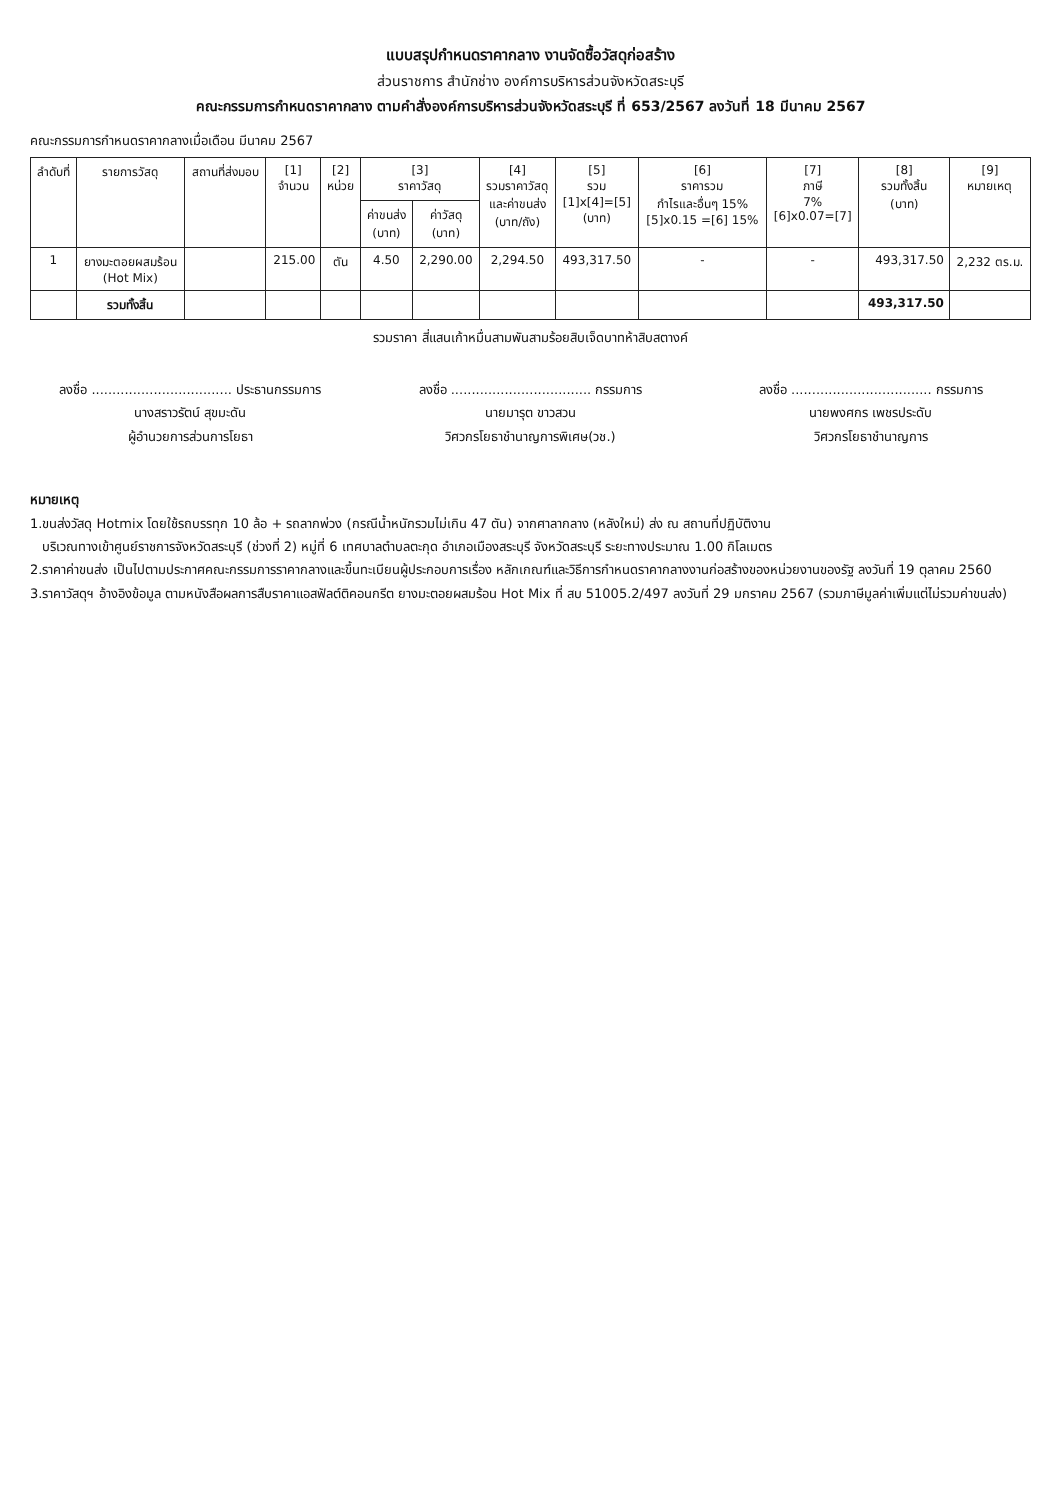แบบสรุปกำหนดราคากลาง งานจัดซื้อวัสดุก่อสร้าง
ส่วนราชการ สำนักช่าง องค์การบริหารส่วนจังหวัดสระบุรี
คณะกรรมการกำหนดราคากลาง ตามคำสั่งองค์การบริหารส่วนจังหวัดสระบุรี ที่ 653/2567 ลงวันที่ 18 มีนาคม 2567
คณะกรรมการกำหนดราคากลางเมื่อเดือน มีนาคม 2567
| ลำดับที่ | รายการวัสดุ | สถานที่ส่งมอบ | [1] จำนวน | [2] หน่วย | [3] ราคาวัสดุ | | [4] รวมราคาวัสดุ และค่าขนส่ง (บาท/ถัง) | [5] รวม [1]x[4]=[5] (บาท) | [6] ราคารวม กำไรและอื่นๆ 15% [5]x0.15 =[6] 15% | [7] ภาษี 7% [6]x0.07=[7] | [8] รวมทั้งสิ้น (บาท) | [9] หมายเหตุ |
| --- | --- | --- | --- | --- | --- | --- | --- | --- | --- | --- | --- | --- |
| | | | | | ค่าขนส่ง (บาท) | ค่าวัสดุ (บาท) | | | | | | |
| 1 | ยางมะตอยผสมร้อน (Hot Mix) | | 215.00 | ตัน | 4.50 | 2,290.00 | 2,294.50 | 493,317.50 | - | - | 493,317.50 | 2,232 ตร.ม. |
| | รวมทั้งสิ้น | | | | | | | | | | 493,317.50 | |
รวมราคา สี่แสนเก้าหมื่นสามพันสามร้อยสิบเจ็ดบาทห้าสิบสตางค์
ลงชื่อ .................................. ประธานกรรมการ
นางสราวรัตน์ สุขมะดัน
ผู้อำนวยการส่วนการโยธา
ลงชื่อ .................................. กรรมการ
นายมารุต ขาวสวน
วิศวกรโยธาชำนาญการพิเศษ(วช.)
ลงชื่อ .................................. กรรมการ
นายพงศกร เพชรประดับ
วิศวกรโยธาชำนาญการ
หมายเหตุ
1.ขนส่งวัสดุ Hotmix โดยใช้รถบรรทุก 10 ล้อ + รถลากพ่วง (กรณีน้ำหนักรวมไม่เกิน 47 ตัน) จากศาลากลาง (หลังใหม่) ส่ง ณ สถานที่ปฏิบัติงาน
บริเวณทางเข้าศูนย์ราชการจังหวัดสระบุรี (ช่วงที่ 2) หมู่ที่ 6 เทศบาลตำบลตะกุด อำเภอเมืองสระบุรี จังหวัดสระบุรี ระยะทางประมาณ 1.00 กิโลเมตร
2.ราคาค่าขนส่ง เป็นไปตามประกาศคณะกรรมการราคากลางและขึ้นทะเบียนผู้ประกอบการเรื่อง หลักเกณฑ์และวิธีการกำหนดราคากลางงานก่อสร้างของหน่วยงานของรัฐ ลงวันที่ 19 ตุลาคม 2560
3.ราคาวัสดุฯ อ้างอิงข้อมูล ตามหนังสือผลการสืบราคาแอสฟัลต์ติคอนกรีต ยางมะตอยผสมร้อน Hot Mix ที่ สบ 51005.2/497 ลงวันที่ 29 มกราคม 2567 (รวมภาษีมูลค่าเพิ่มแต่ไม่รวมค่าขนส่ง)